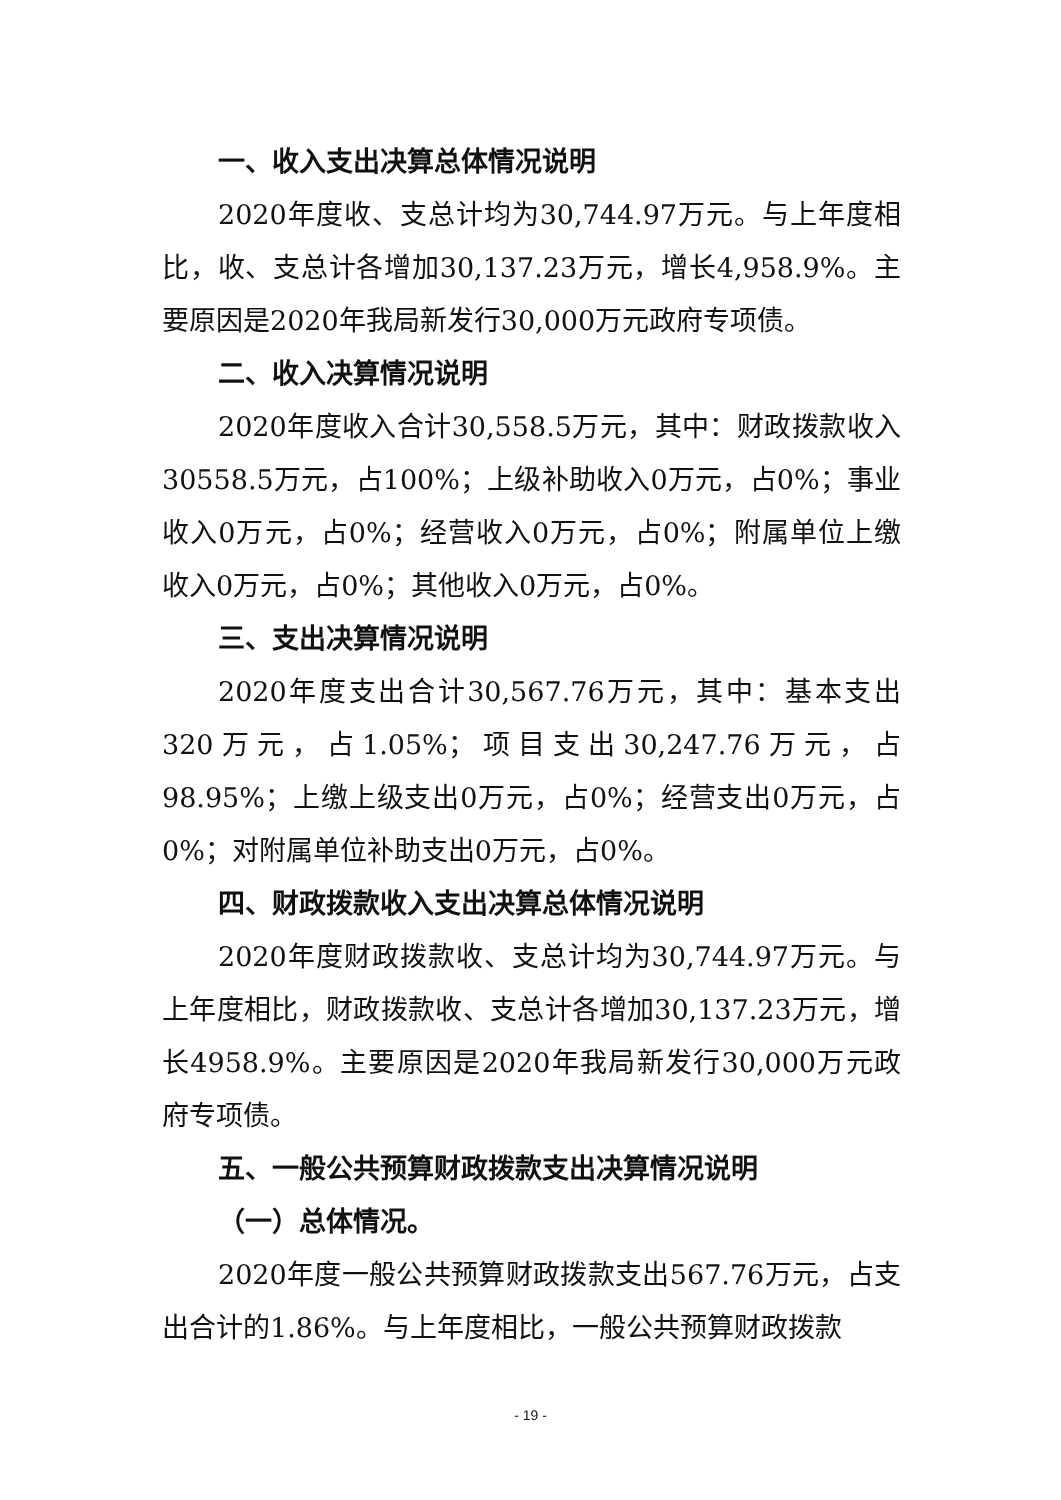一、收入支出决算总体情况说明
2020年度收、支总计均为30,744.97万元。与上年度相比，收、支总计各增加30,137.23万元，增长4,958.9%。主要原因是2020年我局新发行30,000万元政府专项债。
二、收入决算情况说明
2020年度收入合计30,558.5万元，其中：财政拨款收入30558.5万元，占100%；上级补助收入0万元，占0%；事业收入0万元，占0%；经营收入0万元，占0%；附属单位上缴收入0万元，占0%；其他收入0万元，占0%。
三、支出决算情况说明
2020年度支出合计30,567.76万元，其中：基本支出320万元，占1.05%；项目支出30,247.76万元，占98.95%；上缴上级支出0万元，占0%；经营支出0万元，占0%；对附属单位补助支出0万元，占0%。
四、财政拨款收入支出决算总体情况说明
2020年度财政拨款收、支总计均为30,744.97万元。与上年度相比，财政拨款收、支总计各增加30,137.23万元，增长4958.9%。主要原因是2020年我局新发行30,000万元政府专项债。
五、一般公共预算财政拨款支出决算情况说明
（一）总体情况。
2020年度一般公共预算财政拨款支出567.76万元，占支出合计的1.86%。与上年度相比，一般公共预算财政拨款
- 19 -